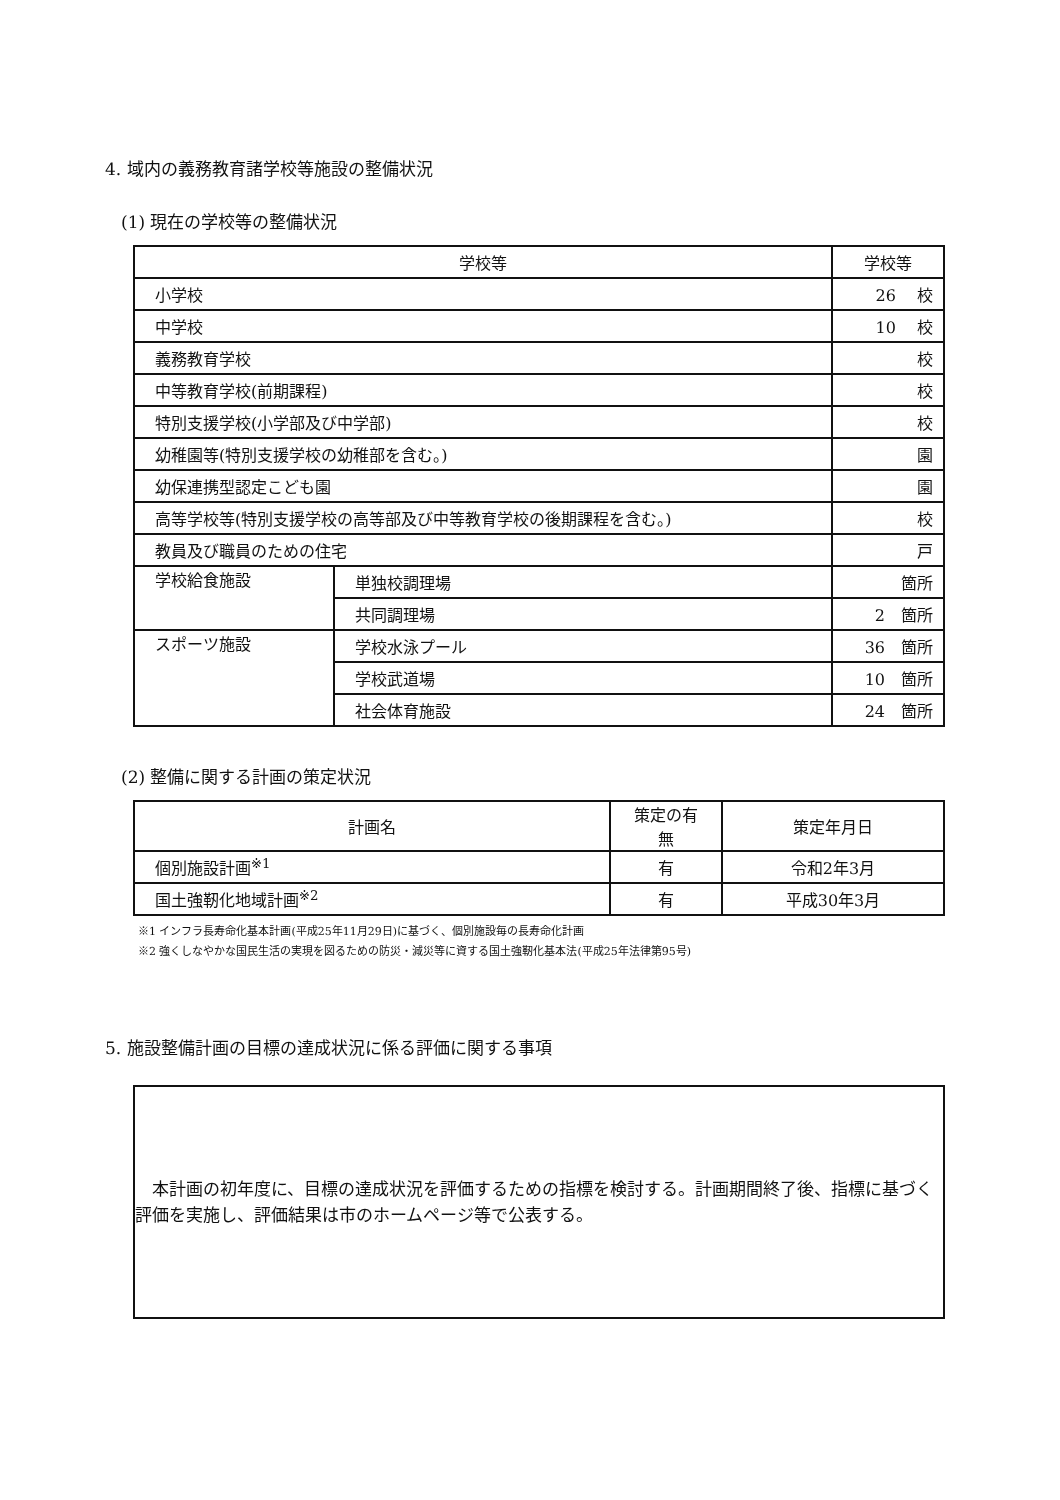4. 域内の義務教育諸学校等施設の整備状況
(1) 現在の学校等の整備状況
| 学校等 | | 学校等 |
| --- | --- | --- |
| 小学校 | | 26 校 |
| 中学校 | | 10 校 |
| 義務教育学校 | | 校 |
| 中等教育学校(前期課程) | | 校 |
| 特別支援学校(小学部及び中学部) | | 校 |
| 幼稚園等(特別支援学校の幼稚部を含む。) | | 園 |
| 幼保連携型認定こども園 | | 園 |
| 高等学校等(特別支援学校の高等部及び中等教育学校の後期課程を含む。) | | 校 |
| 教員及び職員のための住宅 | | 戸 |
| 学校給食施設 | 単独校調理場 | 箇所 |
| | 共同調理場 | 2 箇所 |
| スポーツ施設 | 学校水泳プール | 36 箇所 |
| | 学校武道場 | 10 箇所 |
| | 社会体育施設 | 24 箇所 |
(2) 整備に関する計画の策定状況
| 計画名 | 策定の有無 | 策定年月日 |
| --- | --- | --- |
| 個別施設計画<sup>※1</sup> | 有 | 令和2年3月 |
| 国土強靭化地域計画<sup>※2</sup> | 有 | 平成30年3月 |
※1 インフラ長寿命化基本計画(平成25年11月29日)に基づく、個別施設毎の長寿命化計画
※2 強くしなやかな国民生活の実現を図るための防災・減災等に資する国土強靭化基本法(平成25年法律第95号)
5. 施設整備計画の目標の達成状況に係る評価に関する事項
本計画の初年度に、目標の達成状況を評価するための指標を検討する。計画期間終了後、指標に基づく評価を実施し、評価結果は市のホームページ等で公表する。